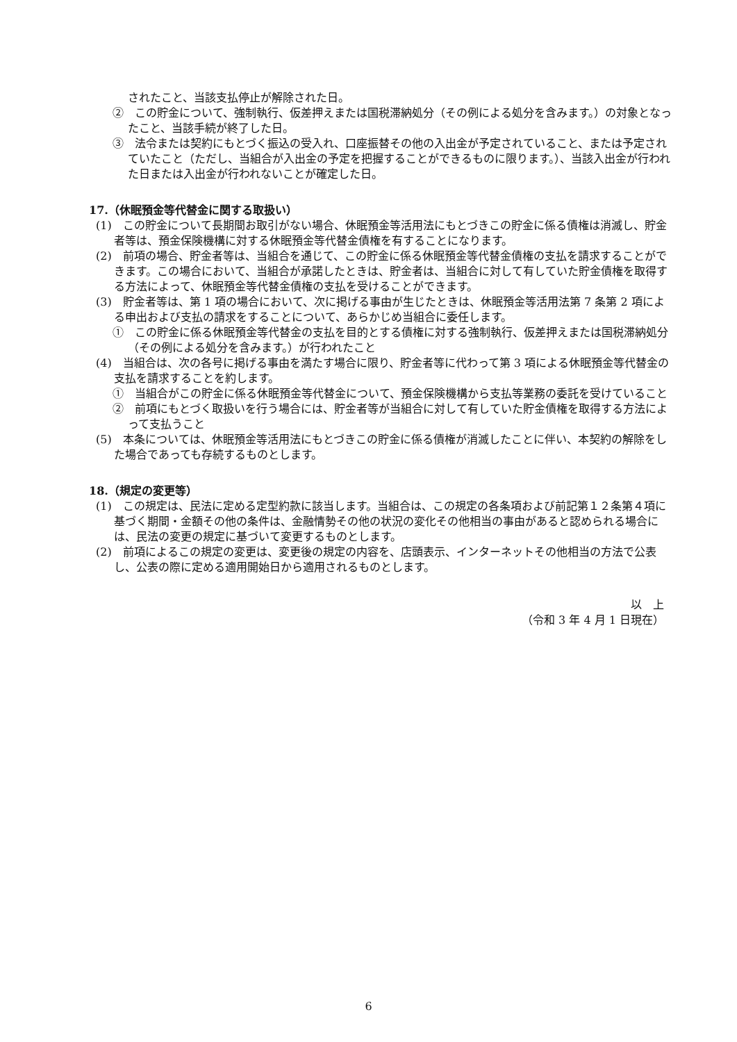されたこと、当該支払停止が解除された日。
②　この貯金について、強制執行、仮差押えまたは国税滞納処分（その例による処分を含みます。）の対象となったこと、当該手続が終了した日。
③　法令または契約にもとづく振込の受入れ、口座振替その他の入出金が予定されていること、または予定されていたこと（ただし、当組合が入出金の予定を把握することができるものに限ります。）、当該入出金が行われた日または入出金が行われないことが確定した日。
17.（休眠預金等代替金に関する取扱い）
(1)　この貯金について長期間お取引がない場合、休眠預金等活用法にもとづきこの貯金に係る債権は消滅し、貯金者等は、預金保険機構に対する休眠預金等代替金債権を有することになります。
(2)　前項の場合、貯金者等は、当組合を通じて、この貯金に係る休眠預金等代替金債権の支払を請求することができます。この場合において、当組合が承諾したときは、貯金者は、当組合に対して有していた貯金債権を取得する方法によって、休眠預金等代替金債権の支払を受けることができます。
(3)　貯金者等は、第 1 項の場合において、次に掲げる事由が生じたときは、休眠預金等活用法第 7 条第 2 項による申出および支払の請求をすることについて、あらかじめ当組合に委任します。
①　この貯金に係る休眠預金等代替金の支払を目的とする債権に対する強制執行、仮差押えまたは国税滞納処分（その例による処分を含みます。）が行われたこと
(4)　当組合は、次の各号に掲げる事由を満たす場合に限り、貯金者等に代わって第 3 項による休眠預金等代替金の支払を請求することを約します。
①　当組合がこの貯金に係る休眠預金等代替金について、預金保険機構から支払等業務の委託を受けていること
②　前項にもとづく取扱いを行う場合には、貯金者等が当組合に対して有していた貯金債権を取得する方法によって支払うこと
(5)　本条については、休眠預金等活用法にもとづきこの貯金に係る債権が消滅したことに伴い、本契約の解除をした場合であっても存続するものとします。
18.（規定の変更等）
(1)　この規定は、民法に定める定型約款に該当します。当組合は、この規定の各条項および前記第１２条第４項に基づく期間・金額その他の条件は、金融情勢その他の状況の変化その他相当の事由があると認められる場合には、民法の変更の規定に基づいて変更するものとします。
(2)　前項によるこの規定の変更は、変更後の規定の内容を、店頭表示、インターネットその他相当の方法で公表し、公表の際に定める適用開始日から適用されるものとします。
以　上
（令和 3 年 4 月 1 日現在）
6